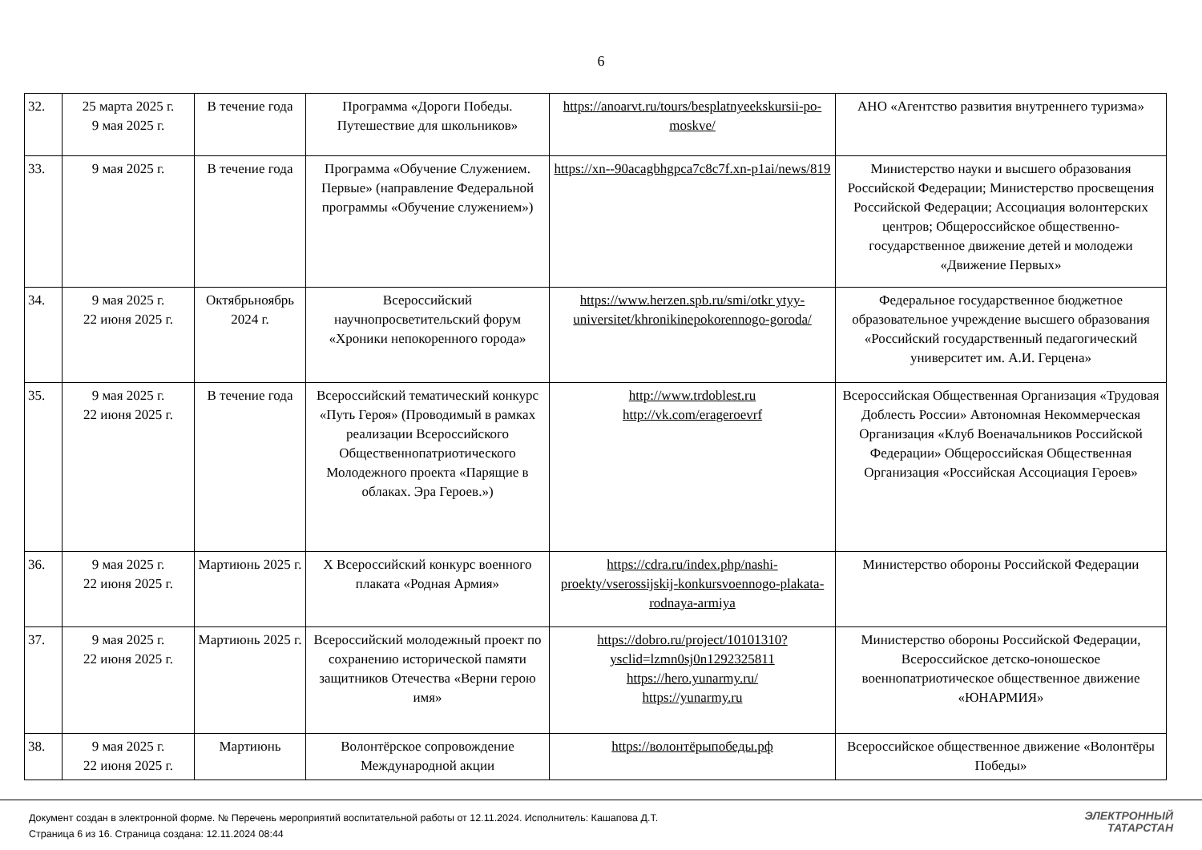6
| 32. | 25 марта 2025 г. 9 мая 2025 г. | В течение года | Программа «Дороги Победы. Путешествие для школьников» | https://anoarvt.ru/tours/besplatnyeekskursii-po-moskve/ | АНО «Агентство развития внутреннего туризма» |
| 33. | 9 мая 2025 г. | В течение года | Программа «Обучение Служением. Первые» (направление Федеральной программы «Обучение служением») | https://xn--90acagbhgpca7c8c7f.xn-p1ai/news/819 | Министерство науки и высшего образования Российской Федерации; Министерство просвещения Российской Федерации; Ассоциация волонтерских центров; Общероссийское общественно-государственное движение детей и молодежи «Движение Первых» |
| 34. | 9 мая 2025 г. 22 июня 2025 г. | Октябрьноябрь 2024 г. | Всероссийский научнопросветительский форум «Хроники непокоренного города» | https://www.herzen.spb.ru/smi/otkr ytyy-universitet/khronikinepokorennogo-goroda/ | Федеральное государственное бюджетное образовательное учреждение высшего образования «Российский государственный педагогический университет им. А.И. Герцена» |
| 35. | 9 мая 2025 г. 22 июня 2025 г. | В течение года | Всероссийский тематический конкурс «Путь Героя» (Проводимый в рамках реализации Всероссийского Общественнопатриотического Молодежного проекта «Парящие в облаках. Эра Героев.») | http://www.trdoblest.ru http://vk.com/erageroevrf | Всероссийская Общественная Организация «Трудовая Доблесть России» Автономная Некоммерческая Организация «Клуб Военачальников Российской Федерации» Общероссийская Общественная Организация «Российская Ассоциация Героев» |
| 36. | 9 мая 2025 г. 22 июня 2025 г. | Мартиюнь 2025 г. | X Всероссийский конкурс военного плаката «Родная Армия» | https://cdra.ru/index.php/nashi-proekty/vserossijskij-konkursvoennogo-plakata-rodnaya-armiya | Министерство обороны Российской Федерации |
| 37. | 9 мая 2025 г. 22 июня 2025 г. | Мартиюнь 2025 г. | Всероссийский молодежный проект по сохранению исторической памяти защитников Отечества «Верни герою имя» | https://dobro.ru/project/10101310?ysclid=lzmn0sj0n1292325811 https://hero.yunarmy.ru/ https://yunarmy.ru | Министерство обороны Российской Федерации, Всероссийское детско-юношеское военнопатриотическое общественное движение «ЮНАРМИЯ» |
| 38. | 9 мая 2025 г. 22 июня 2025 г. | Мартиюнь | Волонтёрское сопровождение Международной акции | https://волонтёрыпобеды.рф | Всероссийское общественное движение «Волонтёры Победы» |
Документ создан в электронной форме. № Перечень мероприятий воспитательной работы от 12.11.2024. Исполнитель: Кашапова Д.Т.
Страница 6 из 16. Страница создана: 12.11.2024 08:44
ЭЛЕКТРОННЫЙ
ТАТАРСТАН